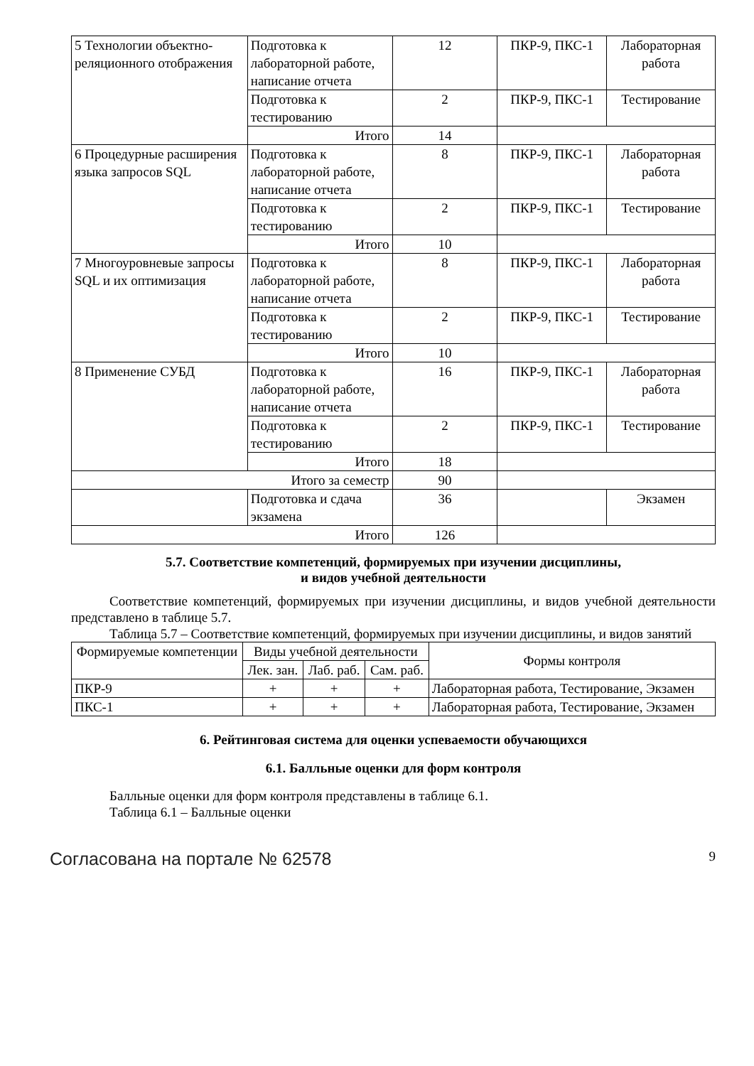| 5 Технологии объектно-реляционного отображения | Подготовка к лабораторной работе, написание отчета | 12 | ПКР-9, ПКС-1 | Лабораторная работа |
| | Подготовка к тестированию | 2 | ПКР-9, ПКС-1 | Тестирование |
| | Итого | 14 | | |
| 6 Процедурные расширения языка запросов SQL | Подготовка к лабораторной работе, написание отчета | 8 | ПКР-9, ПКС-1 | Лабораторная работа |
| | Подготовка к тестированию | 2 | ПКР-9, ПКС-1 | Тестирование |
| | Итого | 10 | | |
| 7 Многоуровневые запросы SQL и их оптимизация | Подготовка к лабораторной работе, написание отчета | 8 | ПКР-9, ПКС-1 | Лабораторная работа |
| | Подготовка к тестированию | 2 | ПКР-9, ПКС-1 | Тестирование |
| | Итого | 10 | | |
| 8 Применение СУБД | Подготовка к лабораторной работе, написание отчета | 16 | ПКР-9, ПКС-1 | Лабораторная работа |
| | Подготовка к тестированию | 2 | ПКР-9, ПКС-1 | Тестирование |
| | Итого | 18 | | |
| Итого за семестр | | 90 | | |
| | Подготовка и сдача экзамена | 36 | | Экзамен |
| Итого | | 126 | | |
5.7. Соответствие компетенций, формируемых при изучении дисциплины,
и видов учебной деятельности
Соответствие компетенций, формируемых при изучении дисциплины, и видов учебной деятельности представлено в таблице 5.7.
Таблица 5.7 – Соответствие компетенций, формируемых при изучении дисциплины, и видов занятий
| Формируемые компетенции | Виды учебной деятельности | | | Формы контроля |
| --- | --- | --- | --- | --- |
| | Лек. зан. | Лаб. раб. | Сам. раб. | |
| ПКР-9 | + | + | + | Лабораторная работа, Тестирование, Экзамен |
| ПКС-1 | + | + | + | Лабораторная работа, Тестирование, Экзамен |
6. Рейтинговая система для оценки успеваемости обучающихся
6.1. Балльные оценки для форм контроля
Балльные оценки для форм контроля представлены в таблице 6.1.
Таблица 6.1 – Балльные оценки
Согласована на портале № 62578 9